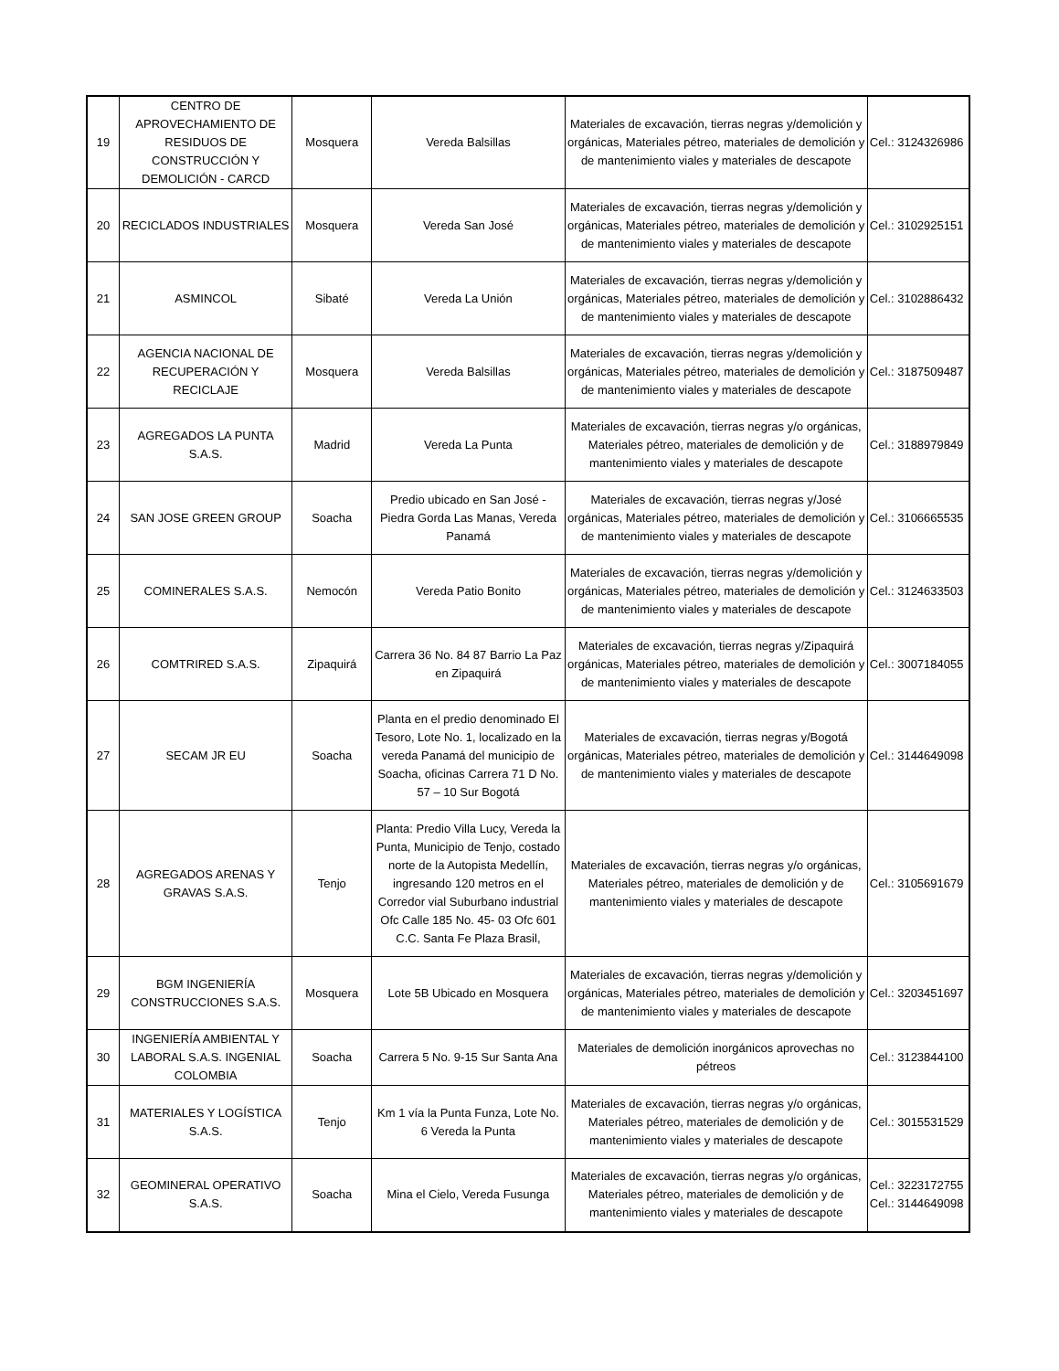| 19 | CENTRO DE APROVECHAMIENTO DE RESIDUOS DE CONSTRUCCIÓN Y DEMOLICIÓN - CARCD | Mosquera | Vereda Balsillas | Materiales de excavación, tierras negras y/demolición y orgánicas, Materiales pétreo, materiales de demolición y de mantenimiento viales y materiales de descapote | Cel.: 3124326986 |
| 20 | RECICLADOS INDUSTRIALES | Mosquera | Vereda San José | Materiales de excavación, tierras negras y/demolición y orgánicas, Materiales pétreo, materiales de demolición y de mantenimiento viales y materiales de descapote | Cel.: 3102925151 |
| 21 | ASMINCOL | Sibaté | Vereda La Unión | Materiales de excavación, tierras negras y/demolición y orgánicas, Materiales pétreo, materiales de demolición y de mantenimiento viales y materiales de descapote | Cel.: 3102886432 |
| 22 | AGENCIA NACIONAL DE RECUPERACIÓN Y RECICLAJE | Mosquera | Vereda Balsillas | Materiales de excavación, tierras negras y/demolición y orgánicas, Materiales pétreo, materiales de demolición y de mantenimiento viales y materiales de descapote | Cel.: 3187509487 |
| 23 | AGREGADOS LA PUNTA S.A.S. | Madrid | Vereda La Punta | Materiales de excavación, tierras negras y/o orgánicas, Materiales pétreo, materiales de demolición y de mantenimiento viales y materiales de descapote | Cel.: 3188979849 |
| 24 | SAN JOSE GREEN GROUP | Soacha | Predio ubicado en San José - Piedra Gorda Las Manas, Vereda Panamá | Materiales de excavación, tierras negras y/José orgánicas, Materiales pétreo, materiales de demolición y de mantenimiento viales y materiales de descapote | Cel.: 3106665535 |
| 25 | COMINERALES S.A.S. | Nemocón | Vereda Patio Bonito | Materiales de excavación, tierras negras y/demolición y orgánicas, Materiales pétreo, materiales de demolición y de mantenimiento viales y materiales de descapote | Cel.: 3124633503 |
| 26 | COMTRIRED S.A.S. | Zipaquirá | Carrera 36 No. 84 87 Barrio La Paz en Zipaquirá | Materiales de excavación, tierras negras y/Zipaquirá orgánicas, Materiales pétreo, materiales de demolición y de mantenimiento viales y materiales de descapote | Cel.: 3007184055 |
| 27 | SECAM JR EU | Soacha | Planta en el predio denominado El Tesoro, Lote No. 1, localizado en la vereda Panamá del municipio de Soacha, oficinas Carrera 71 D No. 57 – 10 Sur Bogotá | Materiales de excavación, tierras negras y/Bogotá orgánicas, Materiales pétreo, materiales de demolición y de mantenimiento viales y materiales de descapote | Cel.: 3144649098 |
| 28 | AGREGADOS ARENAS Y GRAVAS S.A.S. | Tenjo | Planta: Predio Villa Lucy, Vereda la Punta, Municipio de Tenjo, costado norte de la Autopista Medellín, ingresando 120 metros en el Corredor vial Suburbano industrial Ofc Calle 185 No. 45- 03 Ofc 601 C.C. Santa Fe Plaza Brasil, | Materiales de excavación, tierras negras y/o orgánicas, Materiales pétreo, materiales de demolición y de mantenimiento viales y materiales de descapote | Cel.: 3105691679 |
| 29 | BGM INGENIERÍA CONSTRUCCIONES S.A.S. | Mosquera | Lote 5B Ubicado en Mosquera | Materiales de excavación, tierras negras y/demolición y orgánicas, Materiales pétreo, materiales de demolición y de mantenimiento viales y materiales de descapote | Cel.: 3203451697 |
| 30 | INGENIERÍA AMBIENTAL Y LABORAL S.A.S. INGENIAL COLOMBIA | Soacha | Carrera 5 No. 9-15 Sur Santa Ana | Materiales de demolición inorgánicos aprovechas no pétreos | Cel.: 3123844100 |
| 31 | MATERIALES Y LOGÍSTICA S.A.S. | Tenjo | Km 1 vía la Punta Funza, Lote No. 6 Vereda la Punta | Materiales de excavación, tierras negras y/o orgánicas, Materiales pétreo, materiales de demolición y de mantenimiento viales y materiales de descapote | Cel.: 3015531529 |
| 32 | GEOMINERAL OPERATIVO S.A.S. | Soacha | Mina el Cielo, Vereda Fusunga | Materiales de excavación, tierras negras y/o orgánicas, Materiales pétreo, materiales de demolición y de mantenimiento viales y materiales de descapote | Cel.: 3223172755 Cel.: 3144649098 |